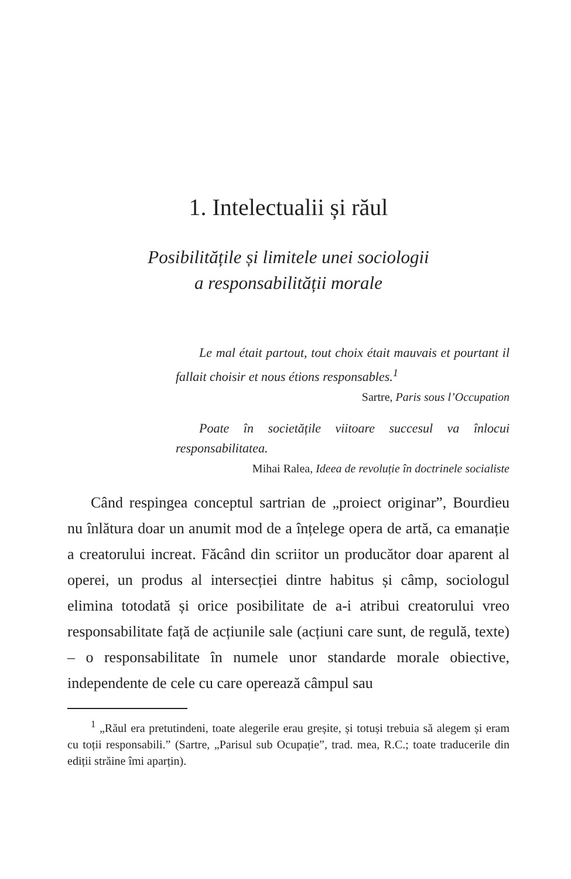1. Intelectualii și răul
Posibilitățile și limitele unei sociologii
a responsabilității morale
Le mal était partout, tout choix était mauvais et pourtant il fallait choisir et nous étions responsables.<sup>1</sup>
Sartre, Paris sous l’Occupation
Poate în societățile viitoare succesul va înlocui responsabilitatea.
Mihai Ralea, Ideea de revoluție în doctrinele socialiste
Când respingea conceptul sartrian de „proiect originar”, Bourdieu nu înlătura doar un anumit mod de a înțelege opera de artă, ca emanație a creatorului increat. Făcând din scriitor un producător doar aparent al operei, un produs al intersecției dintre habitus și câmp, sociologul elimina totodată și orice posibilitate de a-i atribui creatorului vreo responsabilitate față de acțiunile sale (acțiuni care sunt, de regulă, texte) – o responsabilitate în numele unor standarde morale obiective, independente de cele cu care operează câmpul sau
<sup>1</sup> „Răul era pretutindeni, toate alegerile erau greșite, și totuși trebuia să alegem și eram cu toții responsabili.” (Sartre, „Parisul sub Ocupație”, trad. mea, R.C.; toate traducerile din ediții străine îmi aparțin).